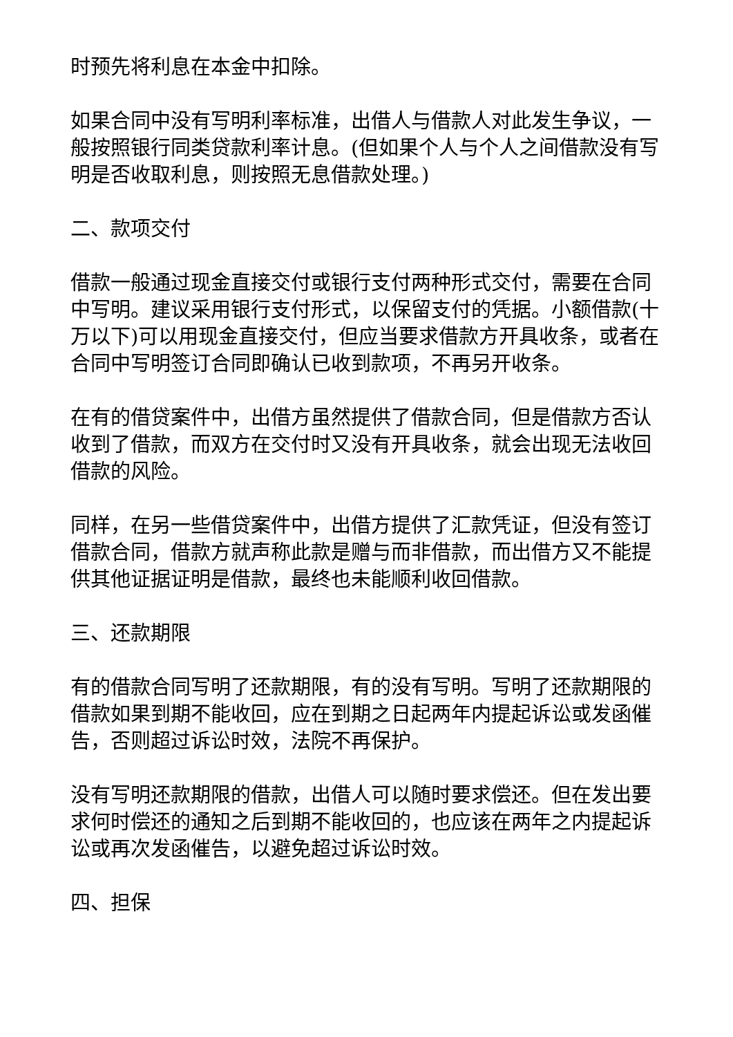时预先将利息在本金中扣除。
如果合同中没有写明利率标准，出借人与借款人对此发生争议，一般按照银行同类贷款利率计息。(但如果个人与个人之间借款没有写明是否收取利息，则按照无息借款处理。)
二、款项交付
借款一般通过现金直接交付或银行支付两种形式交付，需要在合同中写明。建议采用银行支付形式，以保留支付的凭据。小额借款(十万以下)可以用现金直接交付，但应当要求借款方开具收条，或者在合同中写明签订合同即确认已收到款项，不再另开收条。
在有的借贷案件中，出借方虽然提供了借款合同，但是借款方否认收到了借款，而双方在交付时又没有开具收条，就会出现无法收回借款的风险。
同样，在另一些借贷案件中，出借方提供了汇款凭证，但没有签订借款合同，借款方就声称此款是赠与而非借款，而出借方又不能提供其他证据证明是借款，最终也未能顺利收回借款。
三、还款期限
有的借款合同写明了还款期限，有的没有写明。写明了还款期限的借款如果到期不能收回，应在到期之日起两年内提起诉讼或发函催告，否则超过诉讼时效，法院不再保护。
没有写明还款期限的借款，出借人可以随时要求偿还。但在发出要求何时偿还的通知之后到期不能收回的，也应该在两年之内提起诉讼或再次发函催告，以避免超过诉讼时效。
四、担保